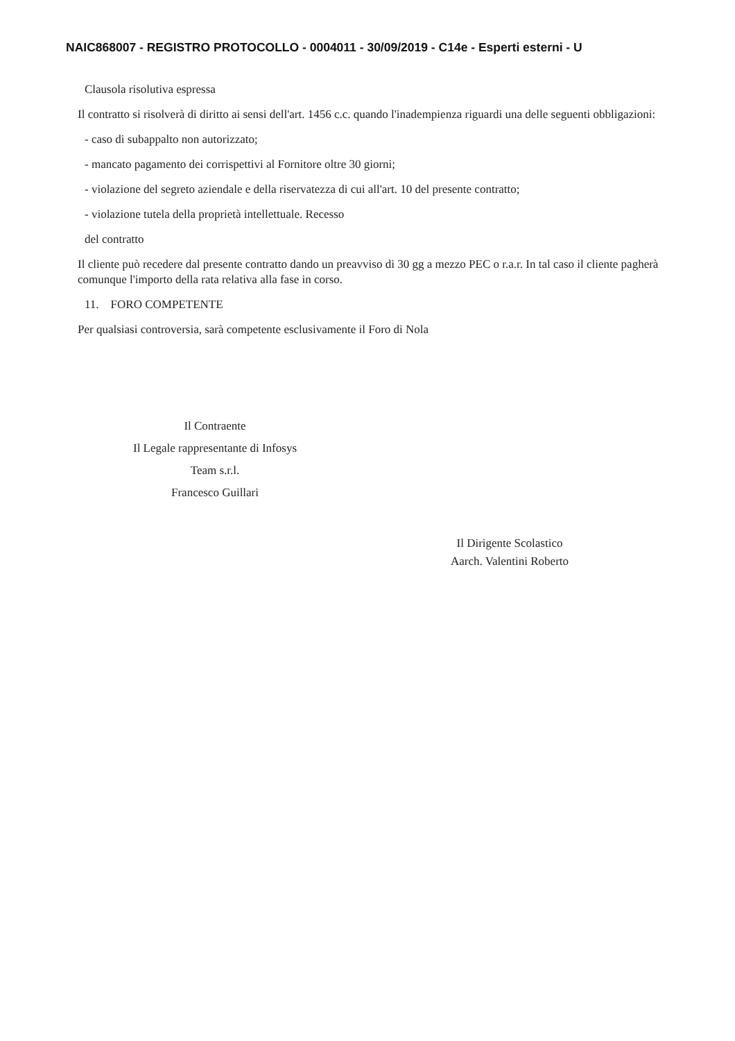NAIC868007 - REGISTRO PROTOCOLLO - 0004011 - 30/09/2019 - C14e - Esperti esterni - U
Clausola risolutiva espressa
Il contratto si risolverà di diritto ai sensi dell'art. 1456 c.c. quando l'inadempienza riguardi una delle seguenti obbligazioni:
- caso di subappalto non autorizzato;
- mancato pagamento dei corrispettivi al Fornitore oltre 30 giorni;
- violazione del segreto aziendale e della riservatezza di cui all'art. 10 del presente contratto;
- violazione tutela della proprietà intellettuale. Recesso
del contratto
Il cliente può recedere dal presente contratto dando un preavviso di 30 gg a mezzo PEC o r.a.r. In tal caso il cliente pagherà comunque l'importo della rata relativa alla fase in corso.
11. FORO COMPETENTE
Per qualsiasi controversia, sarà competente esclusivamente il Foro di Nola
Il Contraente
Il Legale rappresentante di Infosys
Team s.r.l.
Francesco Guillari
Il Dirigente Scolastico
Aarch. Valentini Roberto